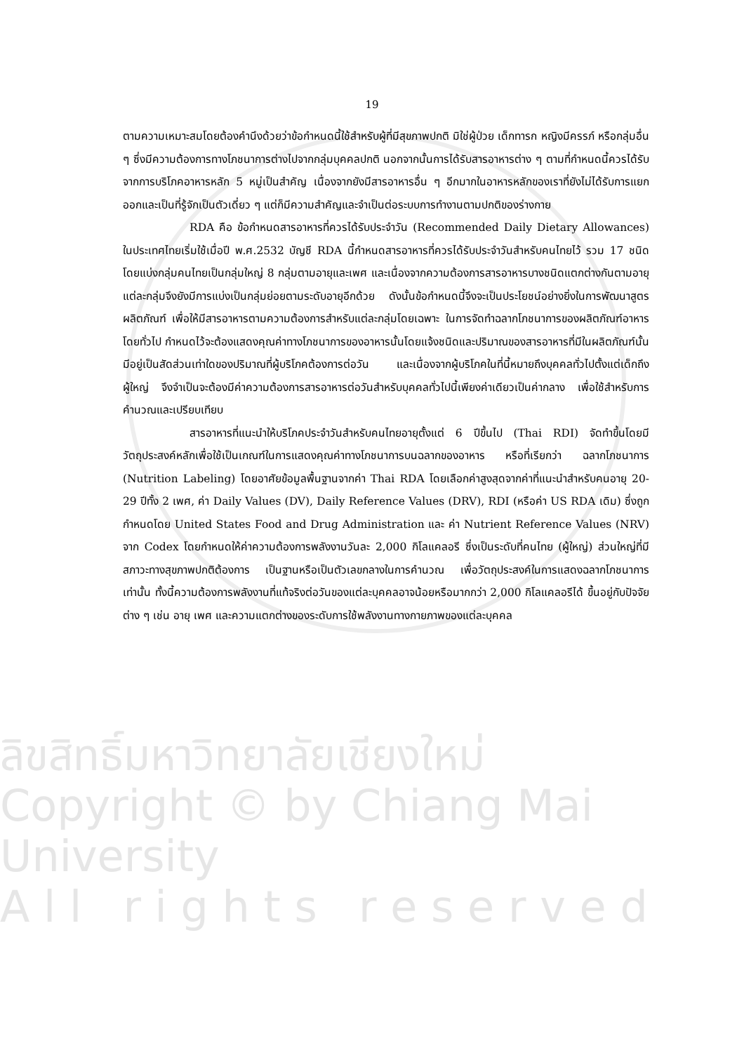ลิขสิทธิ์มหาวิทยาลัยเชียงใหม่
Copyright © by Chiang Mai University
A l l r i g h t s r e s e r v e d
19
ตามความเหมาะสมโดยต้องคำนึงด้วยว่าข้อกำหนดนี้ใช้สำหรับผู้ที่มีสุขภาพปกติ มิใช่ผู้ป่วย เด็กทารก หญิงมีครรภ์ หรือกลุ่มอื่น ๆ ซึ่งมีความต้องการทางโภชนาการต่างไปจากกลุ่มบุคคลปกติ นอกจากนั้นการได้รับสารอาหารต่าง ๆ ตามที่กำหนดนี้ควรได้รับจากการบริโภคอาหารหลัก 5 หมู่เป็นสำคัญ เนื่องจากยังมีสารอาหารอื่น ๆ อีกมากในอาหารหลักของเราที่ยังไม่ได้รับการแยกออกและเป็นที่รู้จักเป็นตัวเดี่ยว ๆ แต่ก็มีความสำคัญและจำเป็นต่อระบบการทำงานตามปกติของร่างกาย
RDA คือ ข้อกำหนดสารอาหารที่ควรได้รับประจำวัน (Recommended Daily Dietary Allowances) ในประเทศไทยเริ่มใช้เมื่อปี พ.ศ.2532 บัญชี RDA นี้กำหนดสารอาหารที่ควรได้รับประจำวันสำหรับคนไทยไว้ รวม 17 ชนิด โดยแบ่งกลุ่มคนไทยเป็นกลุ่มใหญ่ 8 กลุ่มตามอายุและเพศ และเนื่องจากความต้องการสารอาหารบางชนิดแตกต่างกันตามอายุ แต่ละกลุ่มจึงยังมีการแบ่งเป็นกลุ่มย่อยตามระดับอายุอีกด้วย ดังนั้นข้อกำหนดนี้จึงจะเป็นประโยชน์อย่างยิ่งในการพัฒนาสูตรผลิตภัณฑ์ เพื่อให้มีสารอาหารตามความต้องการสำหรับแต่ละกลุ่มโดยเฉพาะ ในการจัดทำฉลากโภชนาการของผลิตภัณฑ์อาหารโดยทั่วไป กำหนดไว้จะต้องแสดงคุณค่าทางโภชนาการของอาหารนั้นโดยแจ้งชนิดและปริมาณของสารอาหารที่มีในผลิตภัณฑ์นั้นมีอยู่เป็นสัดส่วนเท่าใดของปริมาณที่ผู้บริโภคต้องการต่อวัน และเนื่องจากผู้บริโภคในที่นี้หมายถึงบุคคลทั่วไปตั้งแต่เด็กถึงผู้ใหญ่ จึงจำเป็นจะต้องมีค่าความต้องการสารอาหารต่อวันสำหรับบุคคลทั่วไปนี้เพียงค่าเดียวเป็นค่ากลาง เพื่อใช้สำหรับการคำนวณและเปรียบเทียบ
สารอาหารที่แนะนำให้บริโภคประจำวันสำหรับคนไทยอายุตั้งแต่ 6 ปีขึ้นไป (Thai RDI) จัดทำขึ้นโดยมีวัตถุประสงค์หลักเพื่อใช้เป็นเกณฑ์ในการแสดงคุณค่าทางโภชนาการบนฉลากของอาหาร หรือที่เรียกว่า ฉลากโภชนาการ (Nutrition Labeling) โดยอาศัยข้อมูลพื้นฐานจากค่า Thai RDA โดยเลือกค่าสูงสุดจากค่าที่แนะนำสำหรับคนอายุ 20-29 ปีทั้ง 2 เพศ, ค่า Daily Values (DV), Daily Reference Values (DRV), RDI (หรือค่า US RDA เดิม) ซึ่งถูกกำหนดโดย United States Food and Drug Administration และ ค่า Nutrient Reference Values (NRV) จาก Codex โดยกำหนดให้ค่าความต้องการพลังงานวันละ 2,000 กิโลแคลอรี ซึ่งเป็นระดับที่คนไทย (ผู้ใหญ่) ส่วนใหญ่ที่มีสภาวะทางสุขภาพปกติต้องการ เป็นฐานหรือเป็นตัวเลขกลางในการคำนวณ เพื่อวัตถุประสงค์ในการแสดงฉลากโภชนาการเท่านั้น ทั้งนี้ความต้องการพลังงานที่แท้จริงต่อวันของแต่ละบุคคลอาจน้อยหรือมากกว่า 2,000 กิโลแคลอรีได้ ขึ้นอยู่กับปัจจัยต่าง ๆ เช่น อายุ เพศ และความแตกต่างของระดับการใช้พลังงานทางกายภาพของแต่ละบุคคล